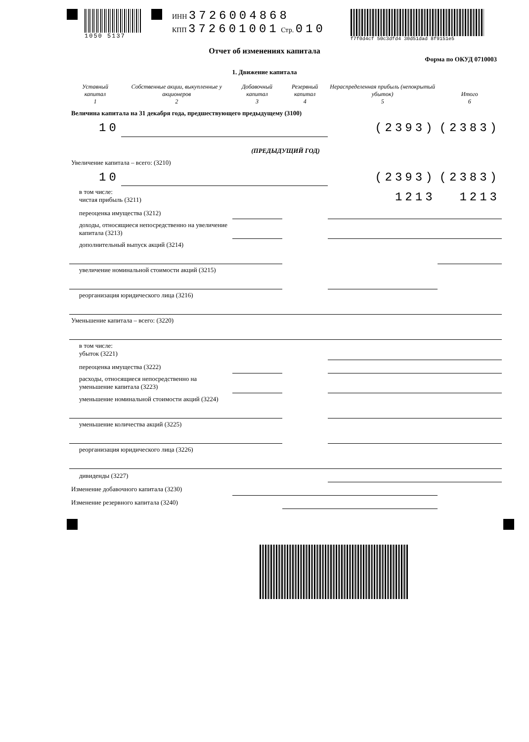1050 5137
ИНН 3726004868
КПП 372601001 Стр. 010
f7f0d4cf 50c3dfd4 30d51dad 8f9151e5
Отчет об изменениях капитала
Форма по ОКУД 0710003
1. Движение капитала
| Уставный капитал 1 | Собственные акции, выкупленные у акционеров 2 | Добавочный капитал 3 | Резервный капитал 4 | Нераспределенная прибыль (непокрытый убыток) 5 | Итого 6 |
| --- | --- | --- | --- | --- | --- |
| Величина капитала на 31 декабря года, предшествующего предыдущему (3100) | | | | | |
| 10 | | | | (2393) | (2383) |
| (ПРЕДЫДУЩИЙ ГОД) | | | | | |
| Увеличение капитала – всего: (3210) | | | | | |
| 10 | | | | (2393) | (2383) |
| в том числе: чистая прибыль (3211) | | | | 1213 | 1213 |
| переоценка имущества (3212) | | | | | |
| доходы, относящиеся непосредственно на увеличение капитала (3213) | | | | | |
| дополнительный выпуск акций (3214) | | | | | |
| увеличение номинальной стоимости акций (3215) | | | | | |
| реорганизация юридического лица (3216) | | | | | |
| Уменьшение капитала – всего: (3220) | | | | | |
| в том числе: убыток (3221) | | | | | |
| переоценка имущества (3222) | | | | | |
| расходы, относящиеся непосредственно на уменьшение капитала (3223) | | | | | |
| уменьшение номинальной стоимости акций (3224) | | | | | |
| уменьшение количества акций (3225) | | | | | |
| реорганизация юридического лица (3226) | | | | | |
| дивиденды (3227) | | | | | |
| Изменение добавочного капитала (3230) | | | | | |
| Изменение резервного капитала (3240) | | | | | |